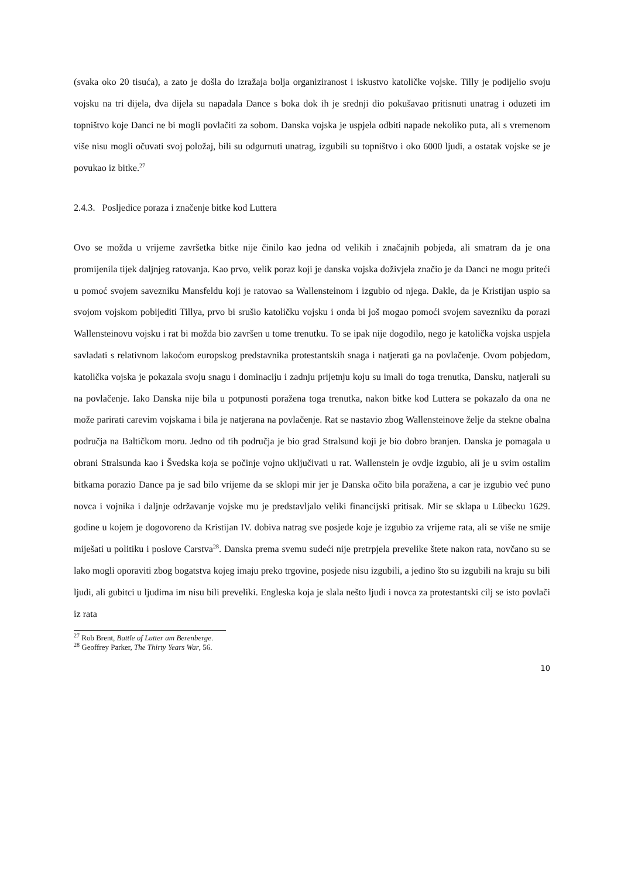(svaka oko 20 tisuća), a zato je došla do izražaja bolja organiziranost i iskustvo katoličke vojske. Tilly je podijelio svoju vojsku na tri dijela, dva dijela su napadala Dance s boka dok ih je srednji dio pokušavao pritisnuti unatrag i oduzeti im topništvo koje Danci ne bi mogli povlačiti za sobom. Danska vojska je uspjela odbiti napade nekoliko puta, ali s vremenom više nisu mogli očuvati svoj položaj, bili su odgurnuti unatrag, izgubili su topništvo i oko 6000 ljudi, a ostatak vojske se je povukao iz bitke.<sup>27</sup>
2.4.3. Posljedice poraza i značenje bitke kod Luttera
Ovo se možda u vrijeme završetka bitke nije činilo kao jedna od velikih i značajnih pobjeda, ali smatram da je ona promijenila tijek daljnjeg ratovanja. Kao prvo, velik poraz koji je danska vojska doživjela značio je da Danci ne mogu priteći u pomoć svojem savezniku Mansfeldu koji je ratovao sa Wallensteinom i izgubio od njega. Dakle, da je Kristijan uspio sa svojom vojskom pobijediti Tillya, prvo bi srušio katoličku vojsku i onda bi još mogao pomoći svojem savezniku da porazi Wallensteinovu vojsku i rat bi možda bio završen u tome trenutku. To se ipak nije dogodilo, nego je katolička vojska uspjela savladati s relativnom lakoćom europskog predstavnika protestantskih snaga i natjerati ga na povlačenje. Ovom pobjedom, katolička vojska je pokazala svoju snagu i dominaciju i zadnju prijetnju koju su imali do toga trenutka, Dansku, natjerali su na povlačenje. Iako Danska nije bila u potpunosti poražena toga trenutka, nakon bitke kod Luttera se pokazalo da ona ne može parirati carevim vojskama i bila je natjerana na povlačenje. Rat se nastavio zbog Wallensteinove želje da stekne obalna područja na Baltičkom moru. Jedno od tih područja je bio grad Stralsund koji je bio dobro branjen. Danska je pomagala u obrani Stralsunda kao i Švedska koja se počinje vojno uključivati u rat. Wallenstein je ovdje izgubio, ali je u svim ostalim bitkama porazio Dance pa je sad bilo vrijeme da se sklopi mir jer je Danska očito bila poražena, a car je izgubio već puno novca i vojnika i daljnje održavanje vojske mu je predstavljalo veliki financijski pritisak. Mir se sklapa u Lübecku 1629. godine u kojem je dogovoreno da Kristijan IV. dobiva natrag sve posjede koje je izgubio za vrijeme rata, ali se više ne smije miješati u politiku i poslove Carstva<sup>28</sup>. Danska prema svemu sudeći nije pretrpjela prevelike štete nakon rata, novčano su se lako mogli oporaviti zbog bogatstva kojeg imaju preko trgovine, posjede nisu izgubili, a jedino što su izgubili na kraju su bili ljudi, ali gubitci u ljudima im nisu bili preveliki. Engleska koja je slala nešto ljudi i novca za protestantski cilj se isto povlači iz rata
<sup>27</sup> Rob Brent, Battle of Lutter am Berenberge.
<sup>28</sup> Geoffrey Parker, The Thirty Years War, 56.
10